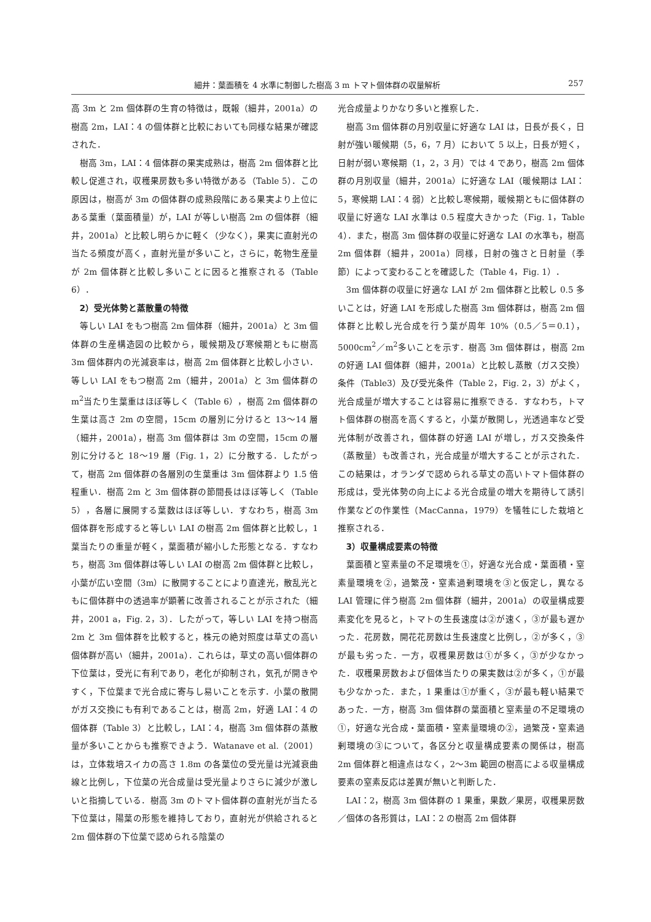細井：葉面積を 4 水準に制御した樹高 3 m トマト個体群の収量解析 257
高 3m と 2m 個体群の生育の特徴は，既報（細井，2001a）の樹高 2m，LAI：4 の個体群と比較においても同様な結果が確認された．
樹高 3m，LAI：4 個体群の果実成熟は，樹高 2m 個体群と比較し促進され，収穫果房数も多い特徴がある（Table 5）．この原因は，樹高が 3m の個体群の成熟段階にある果実より上位にある葉重（葉面積量）が，LAI が等しい樹高 2m の個体群（細井，2001a）と比較し明らかに軽く（少なく），果実に直射光の当たる頻度が高く，直射光量が多いこと，さらに，乾物生産量が 2m 個体群と比較し多いことに因ると推察される（Table 6）．
2）受光体勢と蒸散量の特徴
等しい LAI をもつ樹高 2m 個体群（細井，2001a）と 3m 個体群の生産構造図の比較から，暖候期及び寒候期ともに樹高 3m 個体群内の光減衰率は，樹高 2m 個体群と比較し小さい．等しい LAI をもつ樹高 2m（細井，2001a）と 3m 個体群の m<sup>2</sup>当たり生葉重はほぼ等しく（Table 6），樹高 2m 個体群の生葉は高さ 2m の空間，15cm の層別に分けると 13〜14 層（細井，2001a），樹高 3m 個体群は 3m の空間，15cm の層別に分けると 18〜19 層（Fig. 1，2）に分散する．したがって，樹高 2m 個体群の各層別の生葉重は 3m 個体群より 1.5 倍程重い．樹高 2m と 3m 個体群の節間長はほぼ等しく（Table 5），各層に展開する葉数はほぼ等しい．すなわち，樹高 3m 個体群を形成すると等しい LAI の樹高 2m 個体群と比較し，1 葉当たりの重量が軽く，葉面積が縮小した形態となる．すなわち，樹高 3m 個体群は等しい LAI の樹高 2m 個体群と比較し，小葉が広い空間（3m）に散開することにより直達光，散乱光ともに個体群中の透過率が顕著に改善されることが示された（細井，2001 a，Fig. 2，3）．したがって，等しい LAI を持つ樹高 2m と 3m 個体群を比較すると，株元の絶対照度は草丈の高い個体群が高い（細井，2001a）．これらは，草丈の高い個体群の下位葉は，受光に有利であり，老化が抑制され，気孔が開きやすく，下位葉まで光合成に寄与し易いことを示す．小葉の散開がガス交換にも有利であることは，樹高 2m，好適 LAI：4 の個体群（Table 3）と比較し，LAI：4，樹高 3m 個体群の蒸散量が多いことからも推察できよう．Watanave et al.（2001）は，立体栽培スイカの高さ 1.8m の各葉位の受光量は光減衰曲線と比例し，下位葉の光合成量は受光量よりさらに減少が激しいと指摘している．樹高 3m のトマト個体群の直射光が当たる下位葉は，陽葉の形態を維持しており，直射光が供給されると 2m 個体群の下位葉で認められる陰葉の
光合成量よりかなり多いと推察した．
樹高 3m 個体群の月別収量に好適な LAI は，日長が長く，日射が強い暖候期（5，6，7 月）において 5 以上，日長が短く，日射が弱い寒候期（1，2，3 月）では 4 であり，樹高 2m 個体群の月別収量（細井，2001a）に好適な LAI（暖候期は LAI：5，寒候期 LAI：4 弱）と比較し寒候期，暖候期ともに個体群の収量に好適な LAI 水準は 0.5 程度大きかった（Fig. 1，Table 4）．また，樹高 3m 個体群の収量に好適な LAI の水準も，樹高 2m 個体群（細井，2001a）同様，日射の強さと日射量（季節）によって変わることを確認した（Table 4，Fig. 1）．
3m 個体群の収量に好適な LAI が 2m 個体群と比較し 0.5 多いことは，好適 LAI を形成した樹高 3m 個体群は，樹高 2m 個体群と比較し光合成を行う葉が周年 10%（0.5／5＝0.1），5000cm<sup>2</sup>／m<sup>2</sup>多いことを示す．樹高 3m 個体群は，樹高 2m の好適 LAI 個体群（細井，2001a）と比較し蒸散（ガス交換）条件（Table3）及び受光条件（Table 2，Fig. 2，3）がよく，光合成量が増大することは容易に推察できる．すなわち，トマト個体群の樹高を高くすると，小葉が散開し，光透過率など受光体制が改善され，個体群の好適 LAI が増し，ガス交換条件（蒸散量）も改善され，光合成量が増大することが示された．この結果は，オランダで認められる草丈の高いトマト個体群の形成は，受光体勢の向上による光合成量の増大を期待して誘引作業などの作業性（MacCanna，1979）を犠牲にした栽培と推察される．
3）収量構成要素の特徴
葉面積と窒素量の不足環境を①，好適な光合成・葉面積・窒素量環境を②，過繁茂・窒素過剰環境を③と仮定し，異なる LAI 管理に伴う樹高 2m 個体群（細井，2001a）の収量構成要素変化を見ると，トマトの生長速度は②が速く，③が最も遅かった．花房数，開花花房数は生長速度と比例し，②が多く，③が最も劣った．一方，収穫果房数は①が多く，③が少なかった．収穫果房数および個体当たりの果実数は②が多く，①が最も少なかった．また，1 果重は①が重く，③が最も軽い結果であった．一方，樹高 3m 個体群の葉面積と窒素量の不足環境の①，好適な光合成・葉面積・窒素量環境の②，過繁茂・窒素過剰環境の③について，各区分と収量構成要素の関係は，樹高 2m 個体群と相違点はなく，2〜3m 範囲の樹高による収量構成要素の窒素反応は差異が無いと判断した．
LAI：2，樹高 3m 個体群の 1 果重，果数／果房，収穫果房数／個体の各形質は，LAI：2 の樹高 2m 個体群